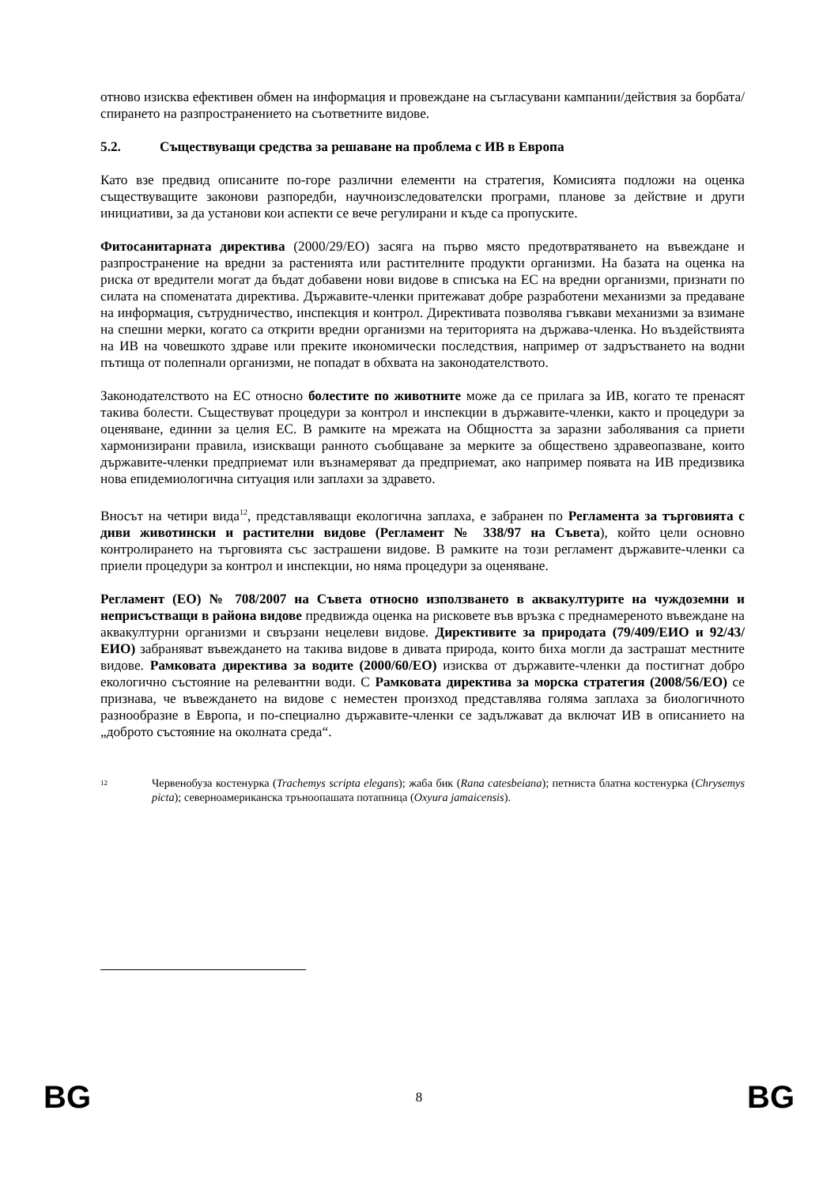отново изисква ефективен обмен на информация и провеждане на съгласувани кампании/действия за борбата/спирането на разпространението на съответните видове.
5.2. Съществуващи средства за решаване на проблема с ИВ в Европа
Като взе предвид описаните по-горе различни елементи на стратегия, Комисията подложи на оценка съществуващите законови разпоредби, научноизследователски програми, планове за действие и други инициативи, за да установи кои аспекти се вече регулирани и къде са пропуските.
Фитосанитарната директива (2000/29/ЕО) засяга на първо място предотвратяването на въвеждане и разпространение на вредни за растенията или растителните продукти организми. На базата на оценка на риска от вредители могат да бъдат добавени нови видове в списъка на ЕС на вредни организми, признати по силата на споменатата директива. Държавите-членки притежават добре разработени механизми за предаване на информация, сътрудничество, инспекция и контрол. Директивата позволява гъвкави механизми за взимане на спешни мерки, когато са открити вредни организми на територията на държава-членка. Но въздействията на ИВ на човешкото здраве или преките икономически последствия, например от задръстването на водни пътища от полепнали организми, не попадат в обхвата на законодателството.
Законодателството на ЕС относно болестите по животните може да се прилага за ИВ, когато те пренасят такива болести. Съществуват процедури за контрол и инспекции в държавите-членки, както и процедури за оценяване, единни за целия ЕС. В рамките на мрежата на Общността за заразни заболявания са приети хармонизирани правила, изискващи ранното съобщаване за мерките за обществено здравеопазване, които държавите-членки предприемат или възнамеряват да предприемат, ако например появата на ИВ предизвика нова епидемиологична ситуация или заплахи за здравето.
Вносът на четири вида<sup>12</sup>, представляващи екологична заплаха, е забранен по Регламента за търговията с диви животински и растителни видове (Регламент № 338/97 на Съвета), който цели основно контролирането на търговията със застрашени видове. В рамките на този регламент държавите-членки са приели процедури за контрол и инспекции, но няма процедури за оценяване.
Регламент (ЕО) № 708/2007 на Съвета относно използването в аквакултурите на чуждоземни и неприсъстващи в района видове предвижда оценка на рисковете във връзка с преднамереното въвеждане на аквакултурни организми и свързани нецелеви видове. Директивите за природата (79/409/ЕИО и 92/43/ЕИО) забраняват въвеждането на такива видове в дивата природа, които биха могли да застрашат местните видове. Рамковата директива за водите (2000/60/ЕО) изисква от държавите-членки да постигнат добро екологично състояние на релевантни води. С Рамковата директива за морска стратегия (2008/56/ЕО) се признава, че въвеждането на видове с неместен произход представлява голяма заплаха за биологичното разнообразие в Европа, и по-специално държавите-членки се задължават да включат ИВ в описанието на „доброто състояние на околната среда“.
<sup>12</sup> Червенобуза костенурка (Trachemys scripta elegans); жаба бик (Rana catesbeiana); петниста блатна костенурка (Chrysemys picta); северноамериканска тръноопашата потапница (Oxyura jamaicensis).
BG 8 BG